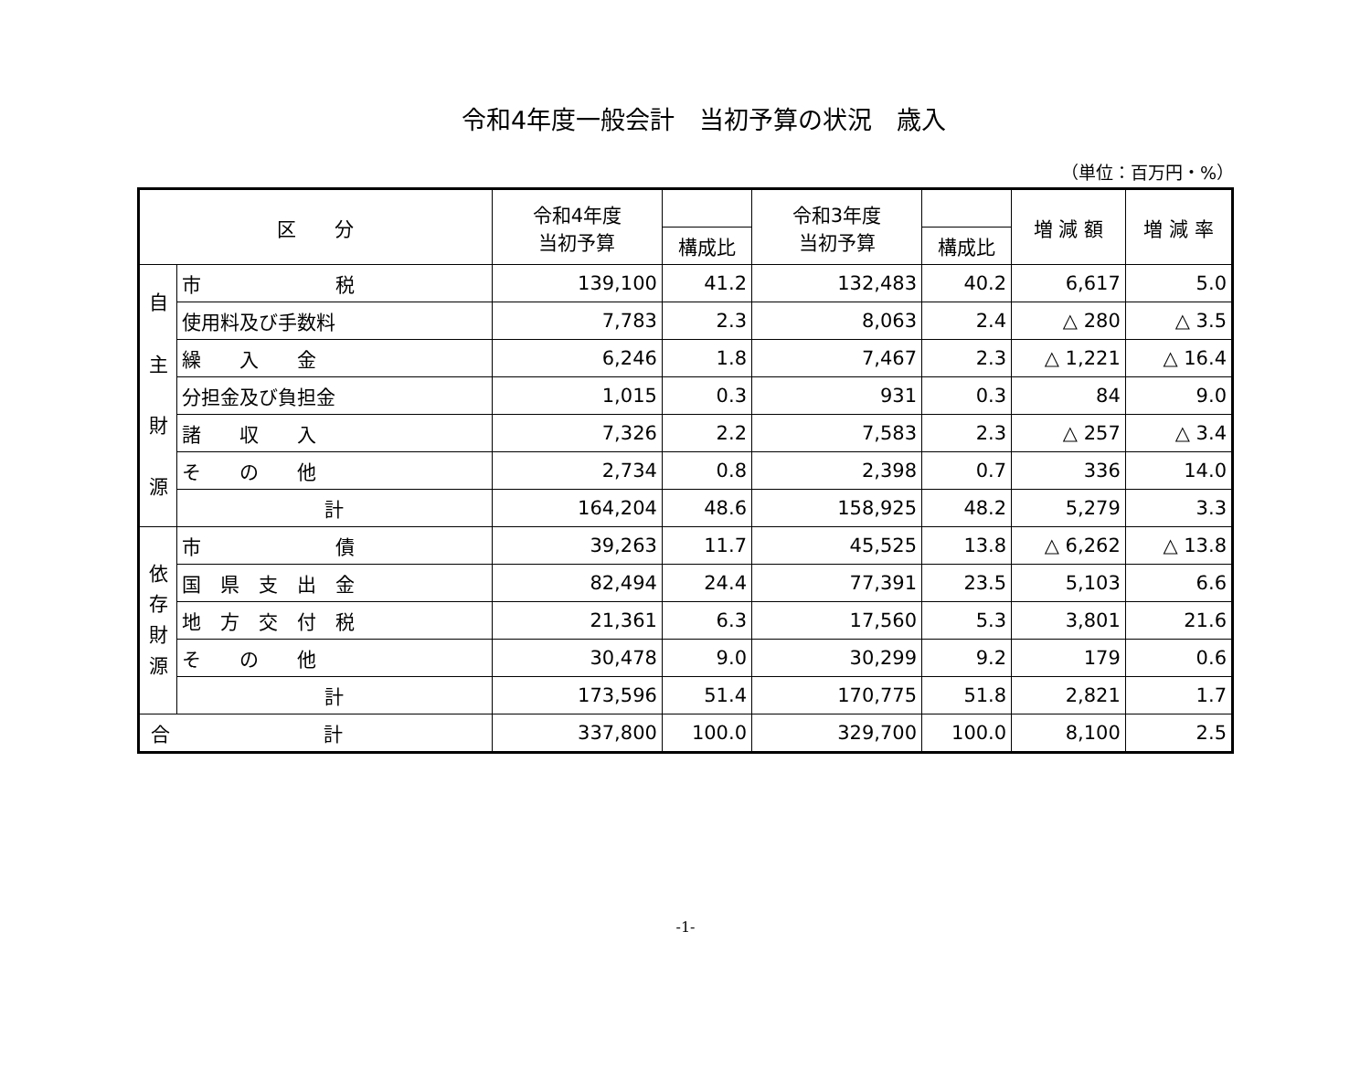令和4年度一般会計　当初予算の状況　歳入
（単位：百万円・%）
| 区 分 | | 令和4年度 当初予算 | | 令和3年度 当初予算 | | 増 減 額 | 増 減 率 |
| --- | --- | --- | --- | --- | --- | --- | --- |
| | | | 構成比 | | 構成比 | | |
| 自 主 財 源 | 市 税 | 139,100 | 41.2 | 132,483 | 40.2 | 6,617 | 5.0 |
| | 使用料及び手数料 | 7,783 | 2.3 | 8,063 | 2.4 | △ 280 | △ 3.5 |
| | 繰 入 金 | 6,246 | 1.8 | 7,467 | 2.3 | △ 1,221 | △ 16.4 |
| | 分担金及び負担金 | 1,015 | 0.3 | 931 | 0.3 | 84 | 9.0 |
| | 諸 収 入 | 7,326 | 2.2 | 7,583 | 2.3 | △ 257 | △ 3.4 |
| | そ の 他 | 2,734 | 0.8 | 2,398 | 0.7 | 336 | 14.0 |
| | 計 | 164,204 | 48.6 | 158,925 | 48.2 | 5,279 | 3.3 |
| 依 存 財 源 | 市 債 | 39,263 | 11.7 | 45,525 | 13.8 | △ 6,262 | △ 13.8 |
| | 国 県 支 出 金 | 82,494 | 24.4 | 77,391 | 23.5 | 5,103 | 6.6 |
| | 地 方 交 付 税 | 21,361 | 6.3 | 17,560 | 5.3 | 3,801 | 21.6 |
| | そ の 他 | 30,478 | 9.0 | 30,299 | 9.2 | 179 | 0.6 |
| | 計 | 173,596 | 51.4 | 170,775 | 51.8 | 2,821 | 1.7 |
| 合 計 | | 337,800 | 100.0 | 329,700 | 100.0 | 8,100 | 2.5 |
-1-